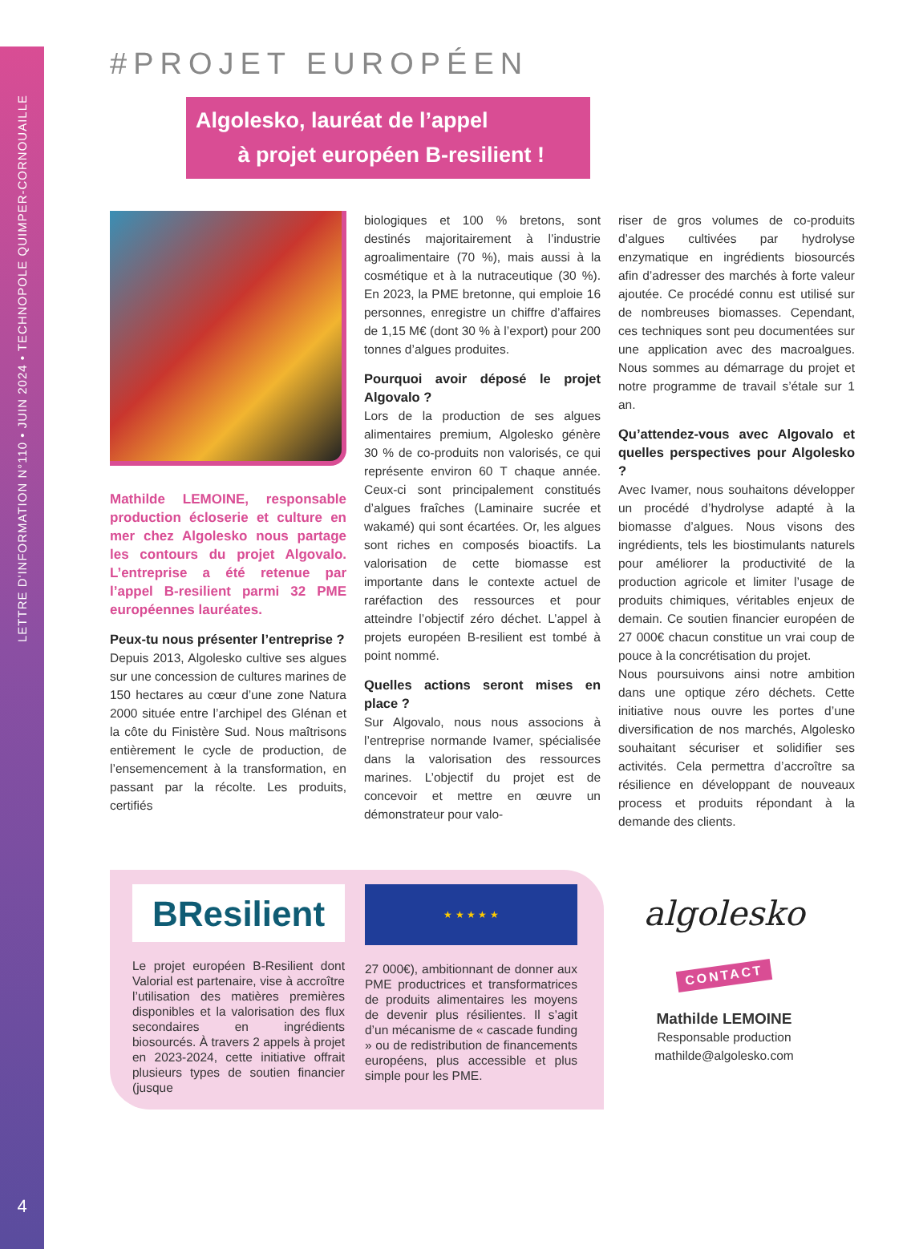LETTRE D'INFORMATION N°110 • JUIN 2024 • TECHNOPOLE QUIMPER-CORNOUAILLE
4
#PROJET EUROPÉEN
Algolesko, lauréat de l’appel
à projet européen B-resilient !
Mathilde LEMOINE, responsable production écloserie et culture en mer chez Algolesko nous partage les contours du projet Algovalo. L’entreprise a été retenue par l’appel B-resilient parmi 32 PME européennes lauréates.
Peux-tu nous présenter l’entreprise ?
Depuis 2013, Algolesko cultive ses algues sur une concession de cultures marines de 150 hectares au cœur d’une zone Natura 2000 située entre l’archipel des Glénan et la côte du Finistère Sud. Nous maîtrisons entièrement le cycle de production, de l’ensemencement à la transformation, en passant par la récolte. Les produits, certifiés
biologiques et 100 % bretons, sont destinés majoritairement à l’industrie agroalimentaire (70 %), mais aussi à la cosmétique et à la nutraceutique (30 %). En 2023, la PME bretonne, qui emploie 16 personnes, enregistre un chiffre d’affaires de 1,15 M€ (dont 30 % à l’export) pour 200 tonnes d’algues produites.
Pourquoi avoir déposé le projet Algovalo ?
Lors de la production de ses algues alimentaires premium, Algolesko génère 30 % de co-produits non valorisés, ce qui représente environ 60 T chaque année. Ceux-ci sont principalement constitués d’algues fraîches (Laminaire sucrée et wakamé) qui sont écartées. Or, les algues sont riches en composés bioactifs. La valorisation de cette biomasse est importante dans le contexte actuel de raréfaction des ressources et pour atteindre l’objectif zéro déchet. L’appel à projets européen B-resilient est tombé à point nommé.
Quelles actions seront mises en place ?
Sur Algovalo, nous nous associons à l’entreprise normande Ivamer, spécialisée dans la valorisation des ressources marines. L’objectif du projet est de concevoir et mettre en œuvre un démonstrateur pour valo-
riser de gros volumes de co-produits d’algues cultivées par hydrolyse enzymatique en ingrédients biosourcés afin d’adresser des marchés à forte valeur ajoutée. Ce procédé connu est utilisé sur de nombreuses biomasses. Cependant, ces techniques sont peu documentées sur une application avec des macroalgues. Nous sommes au démarrage du projet et notre programme de travail s’étale sur 1 an.
Qu’attendez-vous avec Algovalo et quelles perspectives pour Algolesko ?
Avec Ivamer, nous souhaitons développer un procédé d’hydrolyse adapté à la biomasse d’algues. Nous visons des ingrédients, tels les biostimulants naturels pour améliorer la productivité de la production agricole et limiter l’usage de produits chimiques, véritables enjeux de demain. Ce soutien financier européen de 27 000€ chacun constitue un vrai coup de pouce à la concrétisation du projet.
Nous poursuivons ainsi notre ambition dans une optique zéro déchets. Cette initiative nous ouvre les portes d’une diversification de nos marchés, Algolesko souhaitant sécuriser et solidifier ses activités. Cela permettra d’accroître sa résilience en développant de nouveaux process et produits répondant à la demande des clients.
BResilient
Le projet européen B-Resilient dont Valorial est partenaire, vise à accroître l’utilisation des matières premières disponibles et la valorisation des flux secondaires en ingrédients biosourcés. À travers 2 appels à projet en 2023-2024, cette initiative offrait plusieurs types de soutien financier (jusque
★ ★ ★ ★ ★
27 000€), ambitionnant de donner aux PME productrices et transformatrices de produits alimentaires les moyens de devenir plus résilientes. Il s’agit d’un mécanisme de « cascade funding » ou de redistribution de financements européens, plus accessible et plus simple pour les PME.
algolesko
CONTACT
Mathilde LEMOINE
Responsable production
mathilde@algolesko.com